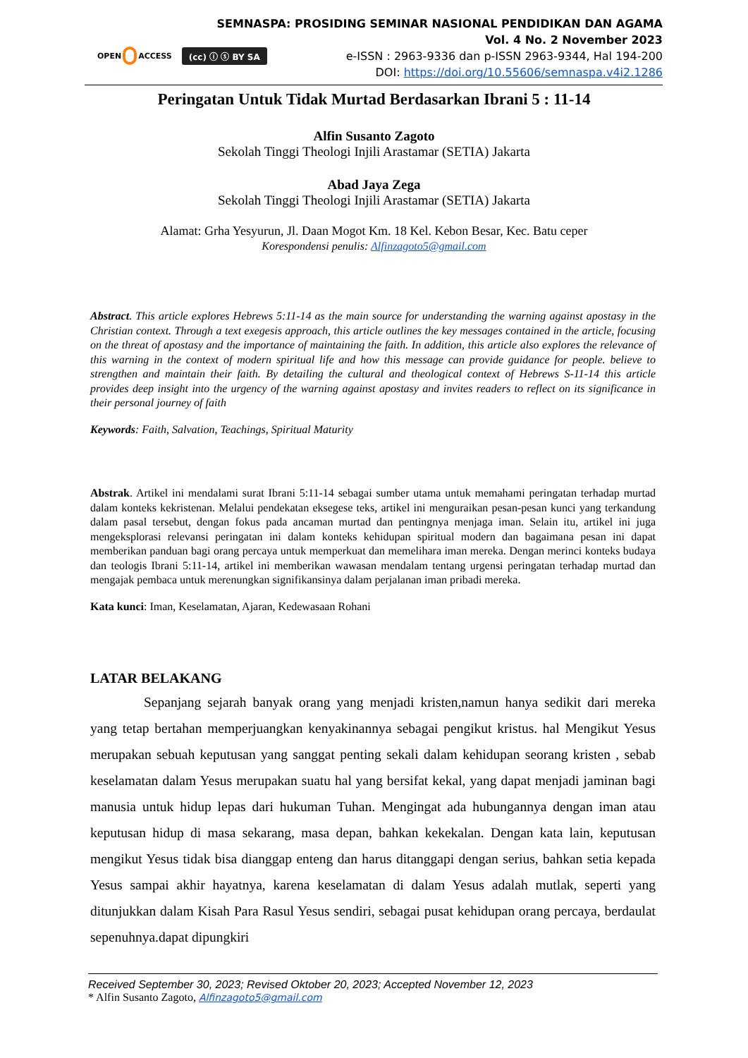OPEN ACCESS
(cc) ⓘ ⓢ BY SA
SEMNASPA: PROSIDING SEMINAR NASIONAL PENDIDIKAN DAN AGAMA
Vol. 4 No. 2 November 2023
e-ISSN : 2963-9336 dan p-ISSN 2963-9344, Hal 194-200
DOI: https://doi.org/10.55606/semnaspa.v4i2.1286
Peringatan Untuk Tidak Murtad Berdasarkan Ibrani 5 : 11-14
Alfin Susanto Zagoto
Sekolah Tinggi Theologi Injili Arastamar (SETIA) Jakarta
Abad Jaya Zega
Sekolah Tinggi Theologi Injili Arastamar (SETIA) Jakarta
Alamat: Grha Yesyurun, Jl. Daan Mogot Km. 18 Kel. Kebon Besar, Kec. Batu ceper
Korespondensi penulis: Alfinzagoto5@gmail.com
Abstract. This article explores Hebrews 5:11-14 as the main source for understanding the warning against apostasy in the Christian context. Through a text exegesis approach, this article outlines the key messages contained in the article, focusing on the threat of apostasy and the importance of maintaining the faith. In addition, this article also explores the relevance of this warning in the context of modern spiritual life and how this message can provide guidance for people. believe to strengthen and maintain their faith. By detailing the cultural and theological context of Hebrews S-11-14 this article provides deep insight into the urgency of the warning against apostasy and invites readers to reflect on its significance in their personal journey of faith
Keywords: Faith, Salvation, Teachings, Spiritual Maturity
Abstrak. Artikel ini mendalami surat Ibrani 5:11-14 sebagai sumber utama untuk memahami peringatan terhadap murtad dalam konteks kekristenan. Melalui pendekatan eksegese teks, artikel ini menguraikan pesan-pesan kunci yang terkandung dalam pasal tersebut, dengan fokus pada ancaman murtad dan pentingnya menjaga iman. Selain itu, artikel ini juga mengeksplorasi relevansi peringatan ini dalam konteks kehidupan spiritual modern dan bagaimana pesan ini dapat memberikan panduan bagi orang percaya untuk memperkuat dan memelihara iman mereka. Dengan merinci konteks budaya dan teologis Ibrani 5:11-14, artikel ini memberikan wawasan mendalam tentang urgensi peringatan terhadap murtad dan mengajak pembaca untuk merenungkan signifikansinya dalam perjalanan iman pribadi mereka.
Kata kunci: Iman, Keselamatan, Ajaran, Kedewasaan Rohani
LATAR BELAKANG
Sepanjang sejarah banyak orang yang menjadi kristen,namun hanya sedikit dari mereka yang tetap bertahan memperjuangkan kenyakinannya sebagai pengikut kristus. hal Mengikut Yesus merupakan sebuah keputusan yang sanggat penting sekali dalam kehidupan seorang kristen , sebab keselamatan dalam Yesus merupakan suatu hal yang bersifat kekal, yang dapat menjadi jaminan bagi manusia untuk hidup lepas dari hukuman Tuhan. Mengingat ada hubungannya dengan iman atau keputusan hidup di masa sekarang, masa depan, bahkan kekekalan. Dengan kata lain, keputusan mengikut Yesus tidak bisa dianggap enteng dan harus ditanggapi dengan serius, bahkan setia kepada Yesus sampai akhir hayatnya, karena keselamatan di dalam Yesus adalah mutlak, seperti yang ditunjukkan dalam Kisah Para Rasul Yesus sendiri, sebagai pusat kehidupan orang percaya, berdaulat sepenuhnya.dapat dipungkiri
Received September 30, 2023; Revised Oktober 20, 2023; Accepted November 12, 2023
* Alfin Susanto Zagoto, Alfinzagoto5@gmail.com